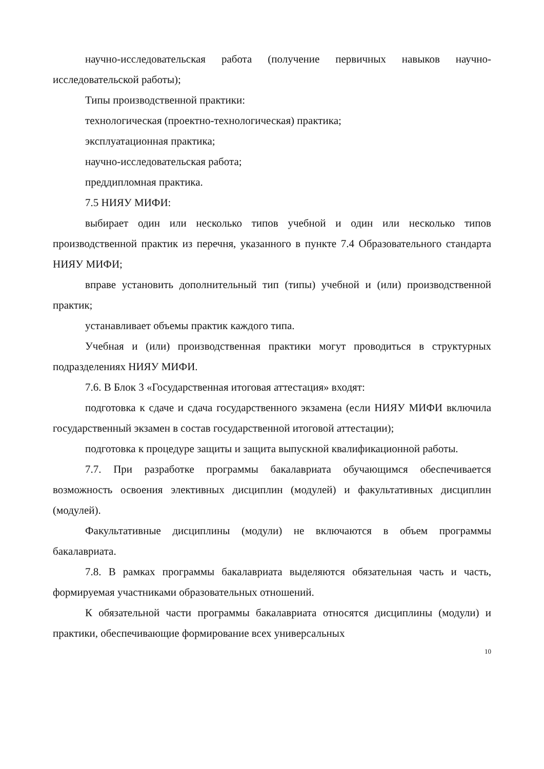научно-исследовательская работа (получение первичных навыков научно-исследовательской работы);
Типы производственной практики:
технологическая (проектно-технологическая) практика;
эксплуатационная практика;
научно-исследовательская работа;
преддипломная практика.
7.5 НИЯУ МИФИ:
выбирает один или несколько типов учебной и один или несколько типов производственной практик из перечня, указанного в пункте 7.4 Образовательного стандарта НИЯУ МИФИ;
вправе установить дополнительный тип (типы) учебной и (или) производственной практик;
устанавливает объемы практик каждого типа.
Учебная и (или) производственная практики могут проводиться в структурных подразделениях НИЯУ МИФИ.
7.6. В Блок 3 «Государственная итоговая аттестация» входят:
подготовка к сдаче и сдача государственного экзамена (если НИЯУ МИФИ включила государственный экзамен в состав государственной итоговой аттестации);
подготовка к процедуре защиты и защита выпускной квалификационной работы.
7.7. При разработке программы бакалавриата обучающимся обеспечивается возможность освоения элективных дисциплин (модулей) и факультативных дисциплин (модулей).
Факультативные дисциплины (модули) не включаются в объем программы бакалавриата.
7.8. В рамках программы бакалавриата выделяются обязательная часть и часть, формируемая участниками образовательных отношений.
К обязательной части программы бакалавриата относятся дисциплины (модули) и практики, обеспечивающие формирование всех универсальных
10